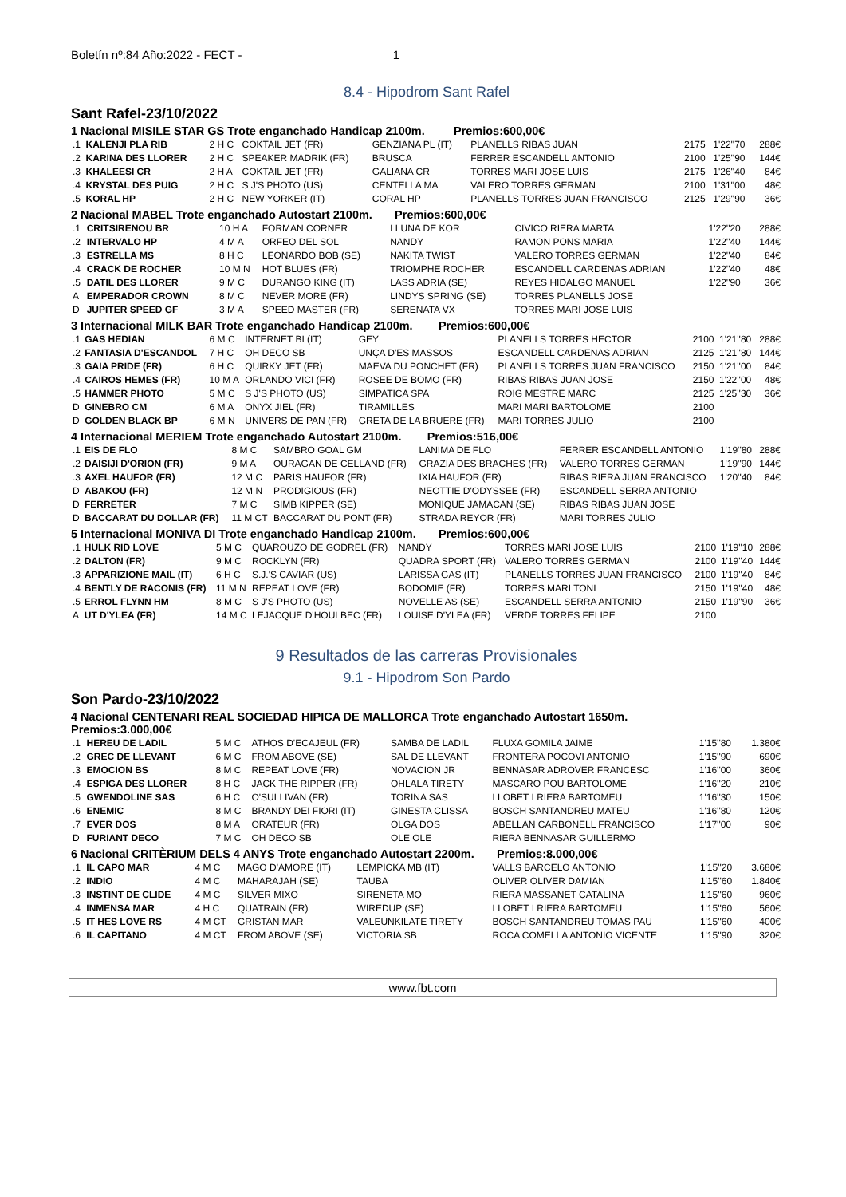Boletín nº:84 Año:2022 - FECT - 1
8.4 - Hipodrom Sant Rafel
Sant Rafel-23/10/2022
1 Nacional MISILE STAR GS Trote enganchado Handicap 2100m. Premios:600,00€
| .1 | KALENJI PLA RIB | 2 H C | COKTAIL JET (FR) | GENZIANA PL (IT) | PLANELLS RIBAS JUAN | 2175 | 1'22''70 | 288€ |
| .2 | KARINA DES LLORER | 2 H C | SPEAKER MADRIK (FR) | BRUSCA | FERRER ESCANDELL ANTONIO | 2100 | 1'25''90 | 144€ |
| .3 | KHALEESI CR | 2 H A | COKTAIL JET (FR) | GALIANA CR | TORRES MARI JOSE LUIS | 2175 | 1'26''40 | 84€ |
| .4 | KRYSTAL DES PUIG | 2 H C | S J'S PHOTO (US) | CENTELLA MA | VALERO TORRES GERMAN | 2100 | 1'31''00 | 48€ |
| .5 | KORAL HP | 2 H C | NEW YORKER (IT) | CORAL HP | PLANELLS TORRES JUAN FRANCISCO | 2125 | 1'29''90 | 36€ |
2 Nacional MABEL Trote enganchado Autostart 2100m. Premios:600,00€
| .1 | CRITSIRENOU BR | 10 H A | FORMAN CORNER | LLUNA DE KOR | CIVICO RIERA MARTA | 1'22''20 | 288€ |
| .2 | INTERVALO HP | 4 M A | ORFEO DEL SOL | NANDY | RAMON PONS MARIA | 1'22''40 | 144€ |
| .3 | ESTRELLA MS | 8 H C | LEONARDO BOB (SE) | NAKITA TWIST | VALERO TORRES GERMAN | 1'22''40 | 84€ |
| .4 | CRACK DE ROCHER | 10 M N | HOT BLUES (FR) | TRIOMPHE ROCHER | ESCANDELL CARDENAS ADRIAN | 1'22''40 | 48€ |
| .5 | DATIL DES LLORER | 9 M C | DURANGO KING (IT) | LASS ADRIA (SE) | REYES HIDALGO MANUEL | 1'22''90 | 36€ |
| A | EMPERADOR CROWN | 8 M C | NEVER MORE (FR) | LINDYS SPRING (SE) | TORRES PLANELLS JOSE | | |
| D | JUPITER SPEED GF | 3 M A | SPEED MASTER (FR) | SERENATA VX | TORRES MARI JOSE LUIS | | |
3 Internacional MILK BAR Trote enganchado Handicap 2100m. Premios:600,00€
| .1 | GAS HEDIAN | 6 M C | INTERNET BI (IT) | GEY | PLANELLS TORRES HECTOR | 2100 | 1'21''80 | 288€ |
| .2 | FANTASIA D'ESCANDOL | 7 H C | OH DECO SB | UNÇA D'ES MASSOS | ESCANDELL CARDENAS ADRIAN | 2125 | 1'21''80 | 144€ |
| .3 | GAIA PRIDE (FR) | 6 H C | QUIRKY JET (FR) | MAEVA DU PONCHET (FR) | PLANELLS TORRES JUAN FRANCISCO | 2150 | 1'21''00 | 84€ |
| .4 | CAIROS HEMES (FR) | 10 M A | ORLANDO VICI (FR) | ROSEE DE BOMO (FR) | RIBAS RIBAS JUAN JOSE | 2150 | 1'22''00 | 48€ |
| .5 | HAMMER PHOTO | 5 M C | S J'S PHOTO (US) | SIMPATICA SPA | ROIG MESTRE MARC | 2125 | 1'25''30 | 36€ |
| D | GINEBRO CM | 6 M A | ONYX JIEL (FR) | TIRAMILLES | MARI MARI BARTOLOME | 2100 | | |
| D | GOLDEN BLACK BP | 6 M N | UNIVERS DE PAN (FR) | GRETA DE LA BRUERE (FR) | MARI TORRES JULIO | 2100 | | |
4 Internacional MERIEM Trote enganchado Autostart 2100m. Premios:516,00€
| .1 | EIS DE FLO | 8 M C | SAMBRO GOAL GM | LANIMA DE FLO | FERRER ESCANDELL ANTONIO | 1'19''80 | 288€ |
| .2 | DAISIJI D'ORION (FR) | 9 M A | OURAGAN DE CELLAND (FR) | GRAZIA DES BRACHES (FR) | VALERO TORRES GERMAN | 1'19''90 | 144€ |
| .3 | AXEL HAUFOR (FR) | 12 M C | PARIS HAUFOR (FR) | IXIA HAUFOR (FR) | RIBAS RIERA JUAN FRANCISCO | 1'20''40 | 84€ |
| D | ABAKOU (FR) | 12 M N | PRODIGIOUS (FR) | NEOTTIE D'ODYSSEE (FR) | ESCANDELL SERRA ANTONIO | | |
| D | FERRETER | 7 M C | SIMB KIPPER (SE) | MONIQUE JAMACAN (SE) | RIBAS RIBAS JUAN JOSE | | |
| D | BACCARAT DU DOLLAR (FR) | 11 M CT | BACCARAT DU PONT (FR) | STRADA REYOR (FR) | MARI TORRES JULIO | | |
5 Internacional MONIVA DI Trote enganchado Handicap 2100m. Premios:600,00€
| .1 | HULK RID LOVE | 5 M C | QUAROUZO DE GODREL (FR) | NANDY | TORRES MARI JOSE LUIS | 2100 | 1'19''10 | 288€ |
| .2 | DALTON (FR) | 9 M C | ROCKLYN (FR) | QUADRA SPORT (FR) | VALERO TORRES GERMAN | 2100 | 1'19''40 | 144€ |
| .3 | APPARIZIONE MAIL (IT) | 6 H C | S.J.'S CAVIAR (US) | LARISSA GAS (IT) | PLANELLS TORRES JUAN FRANCISCO | 2100 | 1'19''40 | 84€ |
| .4 | BENTLY DE RACONIS (FR) | 11 M N | REPEAT LOVE (FR) | BODOMIE (FR) | TORRES MARI TONI | 2150 | 1'19''40 | 48€ |
| .5 | ERROL FLYNN HM | 8 M C | S J'S PHOTO (US) | NOVELLE AS (SE) | ESCANDELL SERRA ANTONIO | 2150 | 1'19''90 | 36€ |
| A | UT D'YLEA (FR) | 14 M C | LEJACQUE D'HOULBEC (FR) | LOUISE D'YLEA (FR) | VERDE TORRES FELIPE | 2100 | | |
9 Resultados de las carreras Provisionales
9.1 - Hipodrom Son Pardo
Son Pardo-23/10/2022
4 Nacional CENTENARI REAL SOCIEDAD HIPICA DE MALLORCA Trote enganchado Autostart 1650m.
Premios:3.000,00€
| .1 | HEREU DE LADIL | 5 M C | ATHOS D'ECAJEUL (FR) | SAMBA DE LADIL | FLUXA GOMILA JAIME | 1'15''80 | 1.380€ |
| .2 | GREC DE LLEVANT | 6 M C | FROM ABOVE (SE) | SAL DE LLEVANT | FRONTERA POCOVI ANTONIO | 1'15''90 | 690€ |
| .3 | EMOCION BS | 8 M C | REPEAT LOVE (FR) | NOVACION JR | BENNASAR ADROVER FRANCESC | 1'16''00 | 360€ |
| .4 | ESPIGA DES LLORER | 8 H C | JACK THE RIPPER (FR) | OHLALA TIRETY | MASCARO POU BARTOLOME | 1'16''20 | 210€ |
| .5 | GWENDOLINE SAS | 6 H C | O'SULLIVAN (FR) | TORINA SAS | LLOBET I RIERA BARTOMEU | 1'16''30 | 150€ |
| .6 | ENEMIC | 8 M C | BRANDY DEI FIORI (IT) | GINESTA CLISSA | BOSCH SANTANDREU MATEU | 1'16''80 | 120€ |
| .7 | EVER DOS | 8 M A | ORATEUR (FR) | OLGA DOS | ABELLAN CARBONELL FRANCISCO | 1'17''00 | 90€ |
| D | FURIANT DECO | 7 M C | OH DECO SB | OLE OLE | RIERA BENNASAR GUILLERMO | | |
6 Nacional CRITÈRIUM DELS 4 ANYS Trote enganchado Autostart 2200m. Premios:8.000,00€
| .1 | IL CAPO MAR | 4 M C | MAGO D'AMORE (IT) | LEMPICKA MB (IT) | VALLS BARCELO ANTONIO | 1'15''20 | 3.680€ |
| .2 | INDIO | 4 M C | MAHARAJAH (SE) | TAUBA | OLIVER OLIVER DAMIAN | 1'15''60 | 1.840€ |
| .3 | INSTINT DE CLIDE | 4 M C | SILVER MIXO | SIRENETA MO | RIERA MASSANET CATALINA | 1'15''60 | 960€ |
| .4 | INMENSA MAR | 4 H C | QUATRAIN (FR) | WIREDUP (SE) | LLOBET I RIERA BARTOMEU | 1'15''60 | 560€ |
| .5 | IT HES LOVE RS | 4 M CT | GRISTAN MAR | VALEUNKILATE TIRETY | BOSCH SANTANDREU TOMAS PAU | 1'15''60 | 400€ |
| .6 | IL CAPITANO | 4 M CT | FROM ABOVE (SE) | VICTORIA SB | ROCA COMELLA ANTONIO VICENTE | 1'15''90 | 320€ |
www.fbt.com